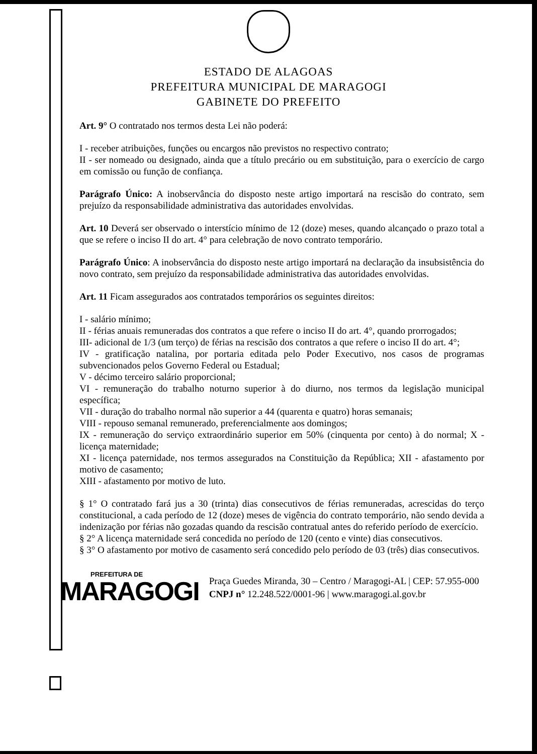ESTADO DE ALAGOAS
PREFEITURA MUNICIPAL DE MARAGOGI
GABINETE DO PREFEITO
Art. 9° O contratado nos termos desta Lei não poderá:
I - receber atribuições, funções ou encargos não previstos no respectivo contrato;
II - ser nomeado ou designado, ainda que a título precário ou em substituição, para o exercício de cargo em comissão ou função de confiança.
Parágrafo Único: A inobservância do disposto neste artigo importará na rescisão do contrato, sem prejuízo da responsabilidade administrativa das autoridades envolvidas.
Art. 10 Deverá ser observado o interstício mínimo de 12 (doze) meses, quando alcançado o prazo total a que se refere o inciso II do art. 4° para celebração de novo contrato temporário.
Parágrafo Único: A inobservância do disposto neste artigo importará na declaração da insubsistência do novo contrato, sem prejuízo da responsabilidade administrativa das autoridades envolvidas.
Art. 11 Ficam assegurados aos contratados temporários os seguintes direitos:
I - salário mínimo;
II - férias anuais remuneradas dos contratos a que refere o inciso II do art. 4°, quando prorrogados;
III- adicional de 1/3 (um terço) de férias na rescisão dos contratos a que refere o inciso II do art. 4°;
IV - gratificação natalina, por portaria editada pelo Poder Executivo, nos casos de programas subvencionados pelos Governo Federal ou Estadual;
V - décimo terceiro salário proporcional;
VI - remuneração do trabalho noturno superior à do diurno, nos termos da legislação municipal específica;
VII - duração do trabalho normal não superior a 44 (quarenta e quatro) horas semanais;
VIII - repouso semanal remunerado, preferencialmente aos domingos;
IX - remuneração do serviço extraordinário superior em 50% (cinquenta por cento) à do normal; X - licença maternidade;
XI - licença paternidade, nos termos assegurados na Constituição da República; XII - afastamento por motivo de casamento;
XIII - afastamento por motivo de luto.
§ 1° O contratado fará jus a 30 (trinta) dias consecutivos de férias remuneradas, acrescidas do terço constitucional, a cada período de 12 (doze) meses de vigência do contrato temporário, não sendo devida a indenização por férias não gozadas quando da rescisão contratual antes do referido período de exercício.
§ 2° A licença maternidade será concedida no período de 120 (cento e vinte) dias consecutivos.
§ 3° O afastamento por motivo de casamento será concedido pelo período de 03 (três) dias consecutivos.
PREFEITURA DE
MARAGOGI
Praça Guedes Miranda, 30 – Centro / Maragogi-AL | CEP: 57.955-000
CNPJ n° 12.248.522/0001-96 | www.maragogi.al.gov.br